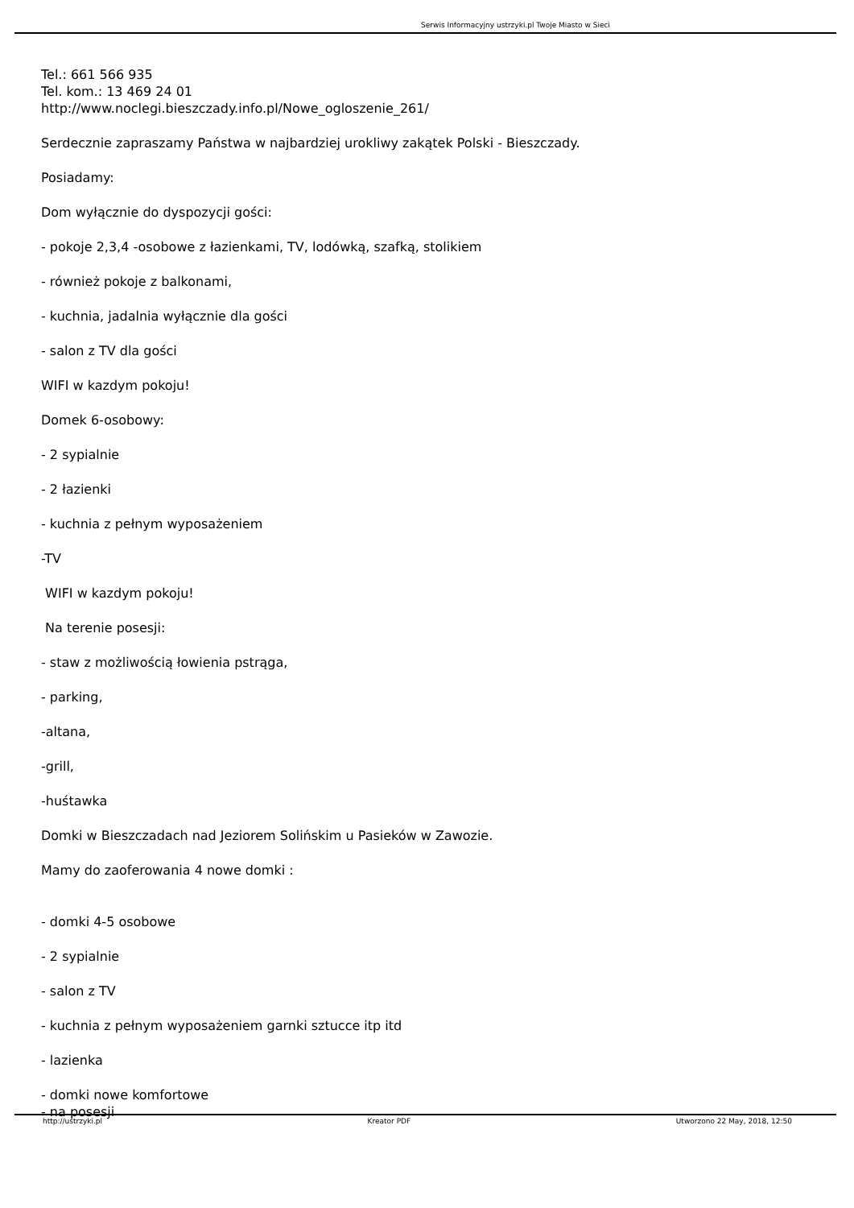Serwis Informacyjny ustrzyki.pl Twoje Miasto w Sieci
Tel.: 661 566 935
Tel. kom.: 13 469 24 01
http://www.noclegi.bieszczady.info.pl/Nowe_ogloszenie_261/
Serdecznie zapraszamy Państwa w najbardziej urokliwy zakątek Polski - Bieszczady.
Posiadamy:
Dom wyłącznie do dyspozycji gości:
- pokoje 2,3,4 -osobowe z łazienkami, TV, lodówką, szafką, stolikiem
- również pokoje z balkonami,
- kuchnia, jadalnia wyłącznie dla gości
- salon z TV dla gości
WIFI w kazdym pokoju!
Domek 6-osobowy:
- 2 sypialnie
- 2 łazienki
- kuchnia z pełnym wyposażeniem
-TV
WIFI w kazdym pokoju!
Na terenie posesji:
- staw z możliwością łowienia pstrąga,
- parking,
-altana,
-grill,
-huśtawka
Domki w Bieszczadach nad Jeziorem Solińskim u Pasieków w Zawozie.
Mamy do zaoferowania 4 nowe domki :
- domki 4-5 osobowe
- 2 sypialnie
- salon z TV
- kuchnia z pełnym wyposażeniem garnki sztucce itp itd
- lazienka
- domki nowe komfortowe
- na posesji
http://ustrzyki.pl Kreator PDF Utworzono 22 May, 2018, 12:50